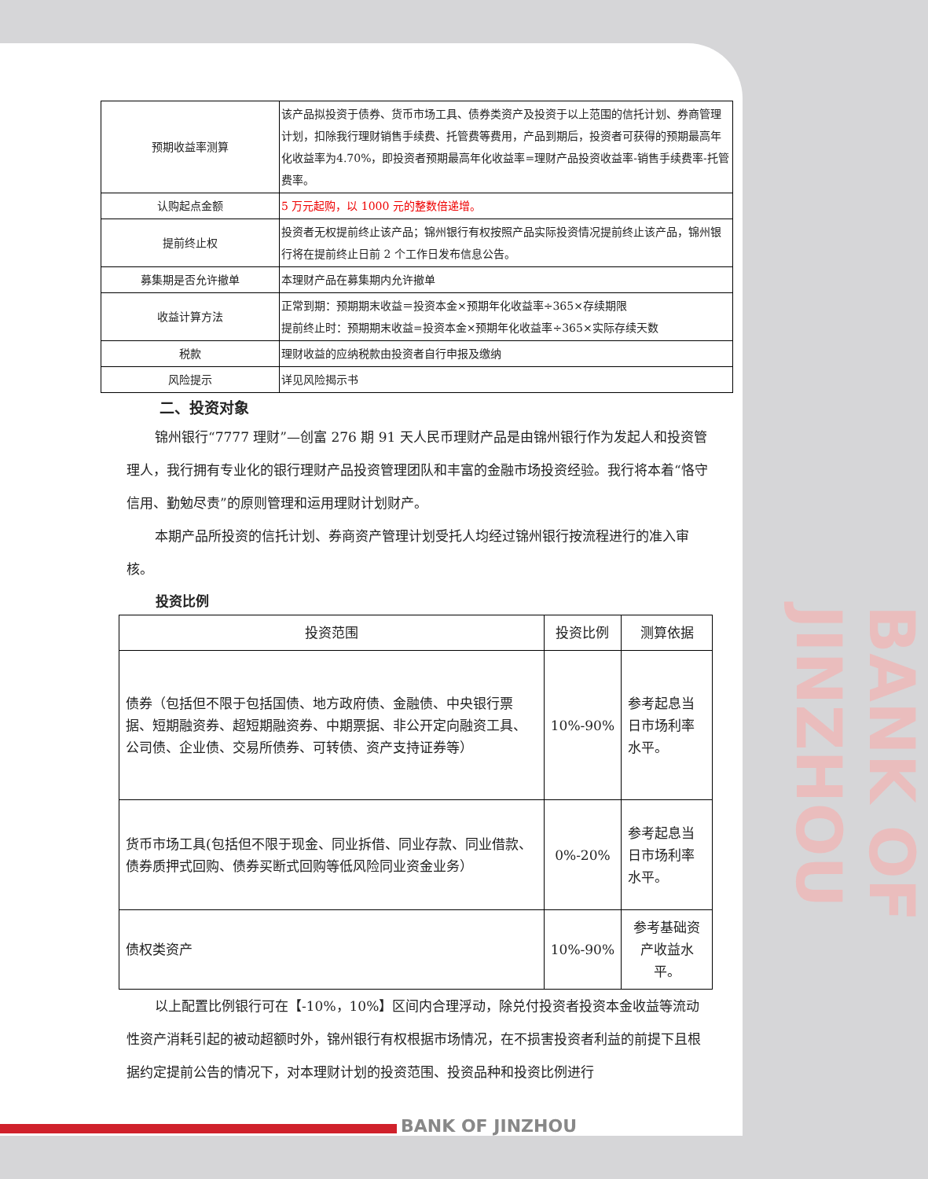| 预期收益率测算 | 该产品拟投资于债券、货币市场工具、债券类资产及投资于以上范围的信托计划、券商管理计划，扣除我行理财销售手续费、托管费等费用，产品到期后，投资者可获得的预期最高年化收益率为4.70%，即投资者预期最高年化收益率=理财产品投资收益率-销售手续费率-托管费率。 |
| 认购起点金额 | 5 万元起购，以 1000 元的整数倍递增。 |
| 提前终止权 | 投资者无权提前终止该产品；锦州银行有权按照产品实际投资情况提前终止该产品，锦州银行将在提前终止日前 2 个工作日发布信息公告。 |
| 募集期是否允许撤单 | 本理财产品在募集期内允许撤单 |
| 收益计算方法 | 正常到期：预期期末收益＝投资本金×预期年化收益率÷365×存续期限 提前终止时：预期期末收益=投资本金×预期年化收益率÷365×实际存续天数 |
| 税款 | 理财收益的应纳税款由投资者自行申报及缴纳 |
| 风险提示 | 详见风险揭示书 |
二、投资对象
锦州银行“7777 理财”—创富 276 期 91 天人民币理财产品是由锦州银行作为发起人和投资管理人，我行拥有专业化的银行理财产品投资管理团队和丰富的金融市场投资经验。我行将本着“恪守信用、勤勉尽责”的原则管理和运用理财计划财产。
本期产品所投资的信托计划、券商资产管理计划受托人均经过锦州银行按流程进行的准入审核。
投资比例
| 投资范围 | 投资比例 | 测算依据 |
| --- | --- | --- |
| 债券（包括但不限于包括国债、地方政府债、金融债、中央银行票据、短期融资券、超短期融资券、中期票据、非公开定向融资工具、公司债、企业债、交易所债券、可转债、资产支持证券等） | 10%-90% | 参考起息当日市场利率水平。 |
| 货币市场工具(包括但不限于现金、同业拆借、同业存款、同业借款、债券质押式回购、债券买断式回购等低风险同业资金业务） | 0%-20% | 参考起息当日市场利率水平。 |
| 债权类资产 | 10%-90% | 参考基础资产收益水平。 |
以上配置比例银行可在【-10%，10%】区间内合理浮动，除兑付投资者投资本金收益等流动性资产消耗引起的被动超额时外，锦州银行有权根据市场情况，在不损害投资者利益的前提下且根据约定提前公告的情况下，对本理财计划的投资范围、投资品种和投资比例进行
BANK OF JINZHOU
BANK OF JINZHOU